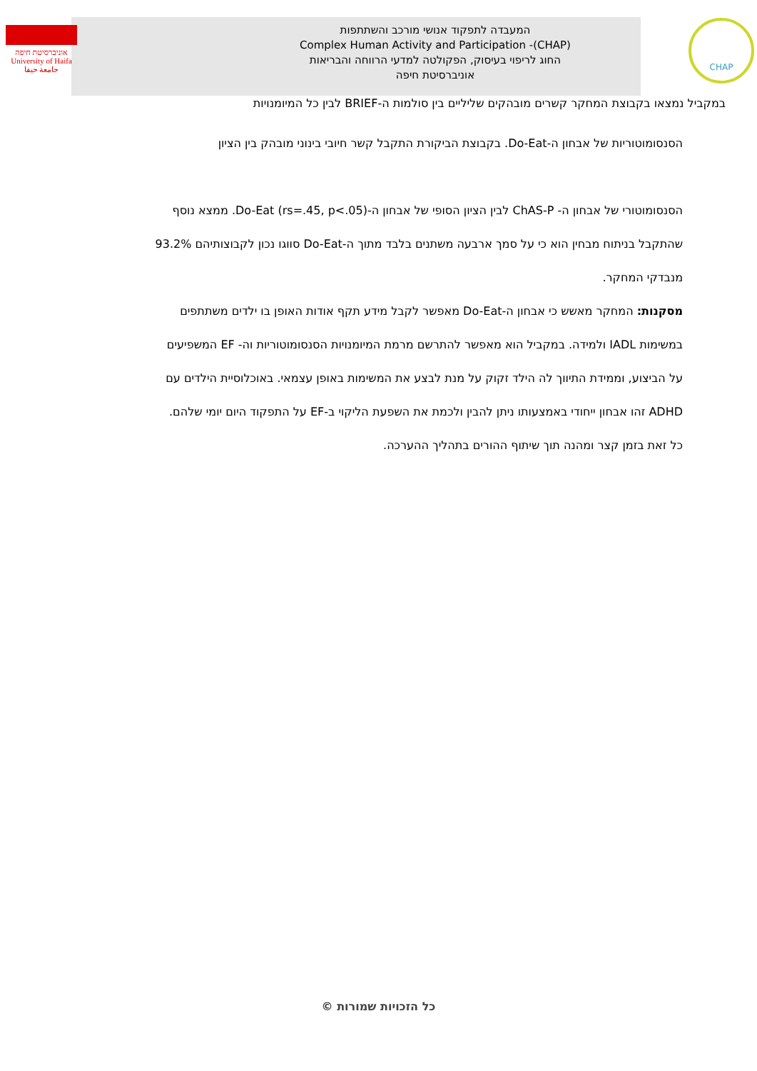אוניברסיטת חיפה
University of Haifa
جامعة حيفا
המעבדה לתפקוד אנושי מורכב והשתתפות
Complex Human Activity and Participation -(CHAP)
החוג לריפוי בעיסוק, הפקולטה למדעי הרווחה והבריאות
אוניברסיטת חיפה
CHAP
במקביל נמצאו בקבוצת המחקר קשרים מובהקים שליליים בין סולמות ה-BRIEF לבין כל המיומנויות
הסנסומוטוריות של אבחון ה-Do-Eat. בקבוצת הביקורת התקבל קשר חיובי בינוני מובהק בין הציון
הסנסומוטורי של אבחון ה- ChAS-P לבין הציון הסופי של אבחון ה-Do-Eat (rs=.45, p<.05). ממצא נוסף
שהתקבל בניתוח מבחין הוא כי על סמך ארבעה משתנים בלבד מתוך ה-Do-Eat סווגו נכון לקבוצותיהם 93.2%
מנבדקי המחקר.
מסקנות: המחקר מאשש כי אבחון ה-Do-Eat מאפשר לקבל מידע תקף אודות האופן בו ילדים משתתפים
במשימות IADL ולמידה. במקביל הוא מאפשר להתרשם מרמת המיומנויות הסנסומוטוריות וה- EF המשפיעים
על הביצוע, וממידת התיווך לה הילד זקוק על מנת לבצע את המשימות באופן עצמאי. באוכלוסיית הילדים עם
ADHD זהו אבחון ייחודי באמצעותו ניתן להבין ולכמת את השפעת הליקוי ב-EF על התפקוד היום יומי שלהם.
כל זאת בזמן קצר ומהנה תוך שיתוף ההורים בתהליך ההערכה.
כל הזכויות שמורות ©